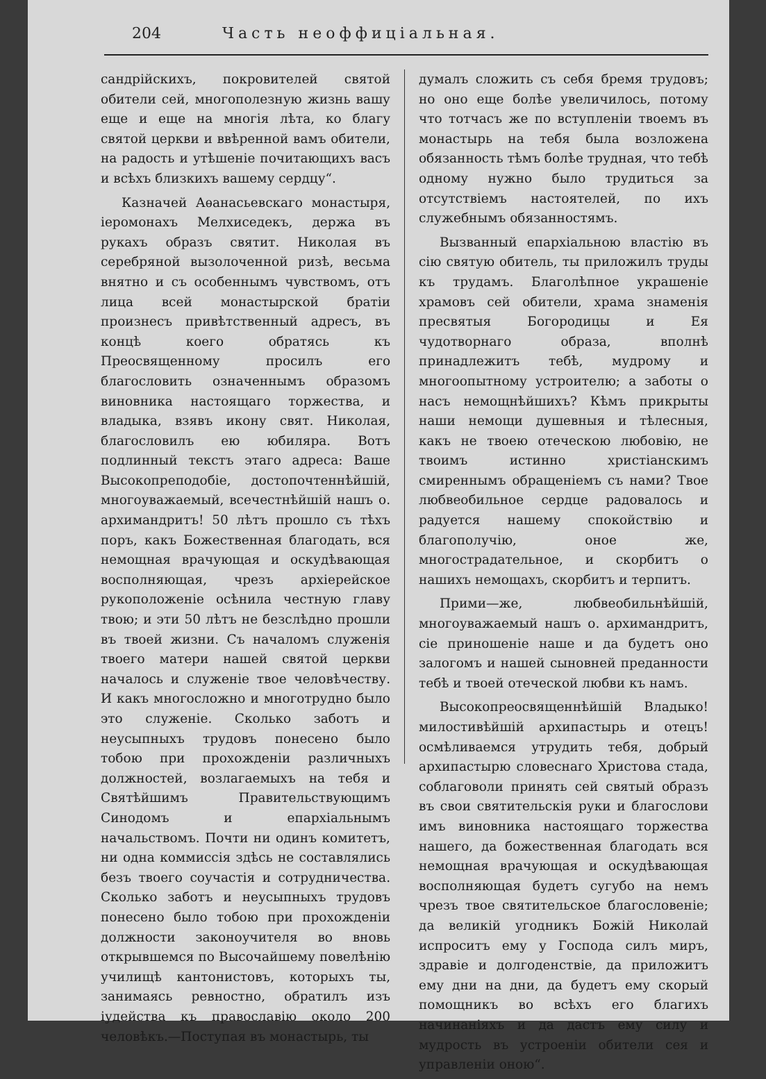204 Часть неоффиціальная.
сандрійскихъ, покровителей святой обители сей, многополезную жизнь вашу еще и еще на многія лѣта, ко благу святой церкви и ввѣренной вамъ обители, на радость и утѣшеніе почитающихъ васъ и всѣхъ близкихъ вашему сердцу“.
Казначей Аѳанасьевскаго монастыря, іеромонахъ Мелхиседекъ, держа въ рукахъ образъ святит. Николая въ серебряной вызолоченной ризѣ, весьма внятно и съ особеннымъ чувствомъ, отъ лица всей монастырской братіи произнесъ привѣтственный адресъ, въ концѣ коего обратясь къ Преосвященному просилъ его благословить означеннымъ образомъ виновника настоящаго торжества, и владыка, взявъ икону свят. Николая, благословилъ ею юбиляра. Вотъ подлинный текстъ этаго адреса: Ваше Высокопреподобіе, достопочтеннѣйшій, многоуважаемый, всечестнѣйшій нашъ о. архимандритъ! 50 лѣтъ прошло съ тѣхъ поръ, какъ Божественная благодать, вся немощная врачующая и оскудѣвающая восполняющая, чрезъ архіерейское рукоположеніе осѣнила честную главу твою; и эти 50 лѣтъ не безслѣдно прошли въ твоей жизни. Съ началомъ служенія твоего матери нашей святой церкви началось и служеніе твое человѣчеству. И какъ многосложно и многотрудно было это служеніе. Сколько заботъ и неусыпныхъ трудовъ понесено было тобою при прохожденіи различныхъ должностей, возлагаемыхъ на тебя и Святѣйшимъ Правительствующимъ Синодомъ и епархіальнымъ начальствомъ. Почти ни одинъ комитетъ, ни одна коммиссія здѣсь не составлялись безъ твоего соучастія и сотрудничества. Сколько заботъ и неусыпныхъ трудовъ понесено было тобою при прохожденіи должности законоучителя во вновь открывшемся по Высочайшему повелѣнію училищѣ кантонистовъ, которыхъ ты, занимаясь ревностно, обратилъ изъ іудейства къ православію около 200 человѣкъ.—Поступая въ монастырь, ты
думалъ сложить съ себя бремя трудовъ; но оно еще болѣе увеличилось, потому что тотчасъ же по вступленіи твоемъ въ монастырь на тебя была возложена обязанность тѣмъ болѣе трудная, что тебѣ одному нужно было трудиться за отсутствіемъ настоятелей, по ихъ служебнымъ обязанностямъ.
Вызванный епархіальною властію въ сію святую обитель, ты приложилъ труды къ трудамъ. Благолѣпное украшеніе храмовъ сей обители, храма знаменія пресвятыя Богородицы и Ея чудотворнаго образа, вполнѣ принадлежитъ тебѣ, мудрому и многоопытному устроителю; а заботы о насъ немощнѣйшихъ? Кѣмъ прикрыты наши немощи душевныя и тѣлесныя, какъ не твоею отеческою любовію, не твоимъ истинно христіанскимъ смиреннымъ обращеніемъ съ нами? Твое любвеобильное сердце радовалось и радуется нашему спокойствію и благополучію, оное же, многострадательное, и скорбитъ о нашихъ немощахъ, скорбитъ и терпитъ.
Прими—же, любвеобильнѣйшій, многоуважаемый нашъ о. архимандритъ, сіе приношеніе наше и да будетъ оно залогомъ и нашей сыновней преданности тебѣ и твоей отеческой любви къ намъ.
Высокопреосвященнѣйшій Владыко! милостивѣйшій архипастырь и отецъ! осмѣливаемся утрудить тебя, добрый архипастырю словеснаго Христова стада, соблаговоли принять сей святый образъ въ свои святительскія руки и благослови имъ виновника настоящаго торжества нашего, да божественная благодать вся немощная врачующая и оскудѣвающая восполняющая будетъ сугубо на немъ чрезъ твое святительское благословеніе; да великій угодникъ Божій Николай испроситъ ему у Господа силъ миръ, здравіе и долгоденствіе, да приложитъ ему дни на дни, да будетъ ему скорый помощникъ во всѣхъ его благихъ начинаніяхъ и да дастъ ему силу и мудрость въ устроеніи обители сея и управленіи оною“.